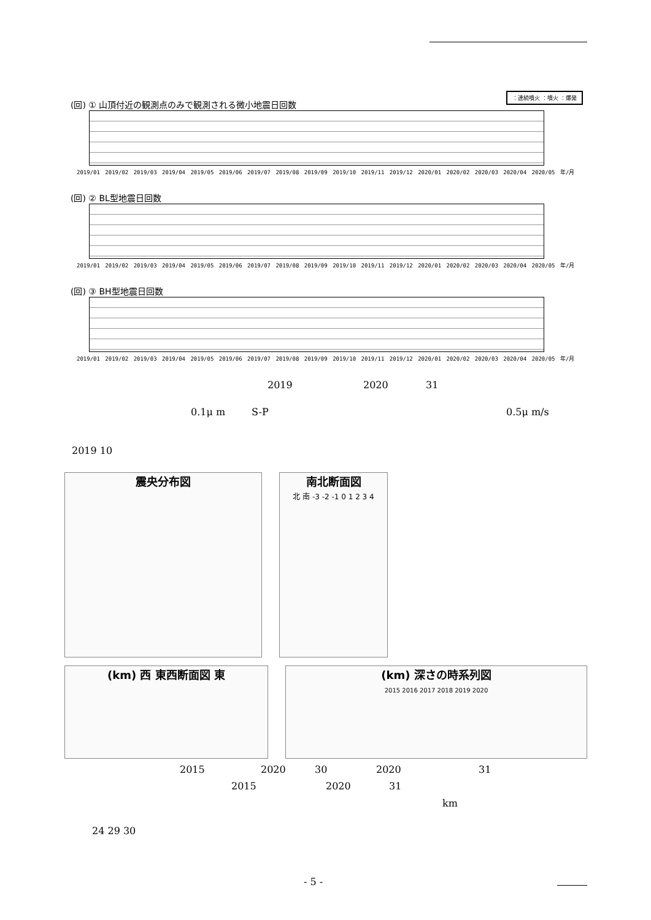(回) ① 山頂付近の観測点のみで観測される微小地震日回数
：連続噴火 ：噴火 ：爆発
2019/01 2019/02 2019/03 2019/04 2019/05 2019/06 2019/07 2019/08 2019/09 2019/10 2019/11 2019/12 2020/01 2020/02 2020/03 2020/04 2020/05 年/月
(回) ② BL型地震日回数
2019/01 2019/02 2019/03 2019/04 2019/05 2019/06 2019/07 2019/08 2019/09 2019/10 2019/11 2019/12 2020/01 2020/02 2020/03 2020/04 2020/05 年/月
(回) ③ BH型地震日回数
2019/01 2019/02 2019/03 2019/04 2019/05 2019/06 2019/07 2019/08 2019/09 2019/10 2019/11 2019/12 2020/01 2020/02 2020/03 2020/04 2020/05 年/月
2019 2020 31
0.1μ m S-P 0.5μ m/s
2019 10
震央分布図
南北断面図
北 南 -3 -2 -1 0 1 2 3 4
(km) 西 東西断面図 東
(km) 深さの時系列図
2015 2016 2017 2018 2019 2020
2015 2020 30 2020 31
2015 2020 31
km
24 29 30
- 5 -